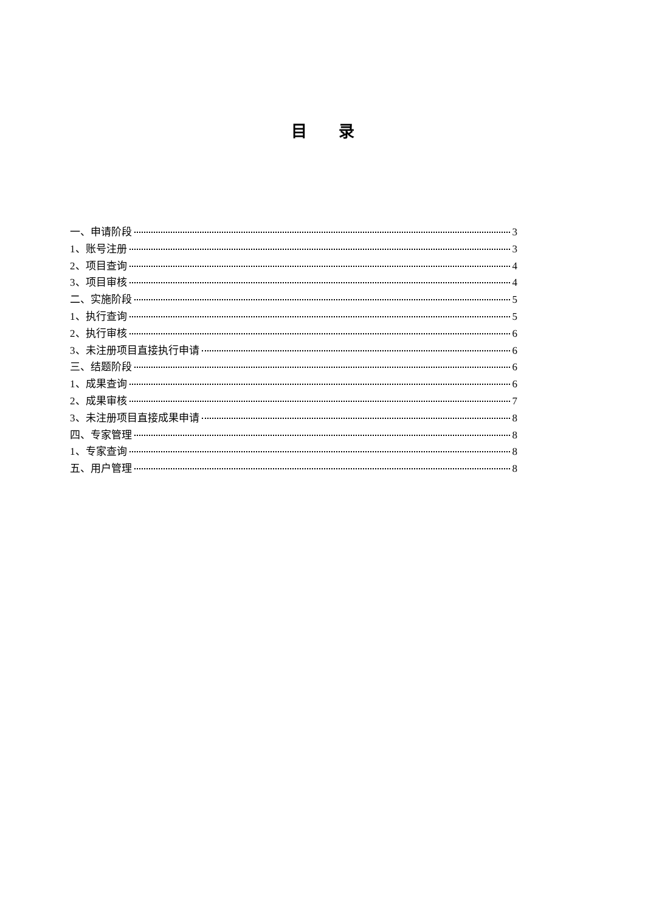目　　录
一、申请阶段 3
1、账号注册 3
2、项目查询 4
3、项目审核 4
二、实施阶段 5
1、执行查询 5
2、执行审核 6
3、未注册项目直接执行申请 6
三、结题阶段 6
1、成果查询 6
2、成果审核 7
3、未注册项目直接成果申请 8
四、专家管理 8
1、专家查询 8
五、用户管理 8